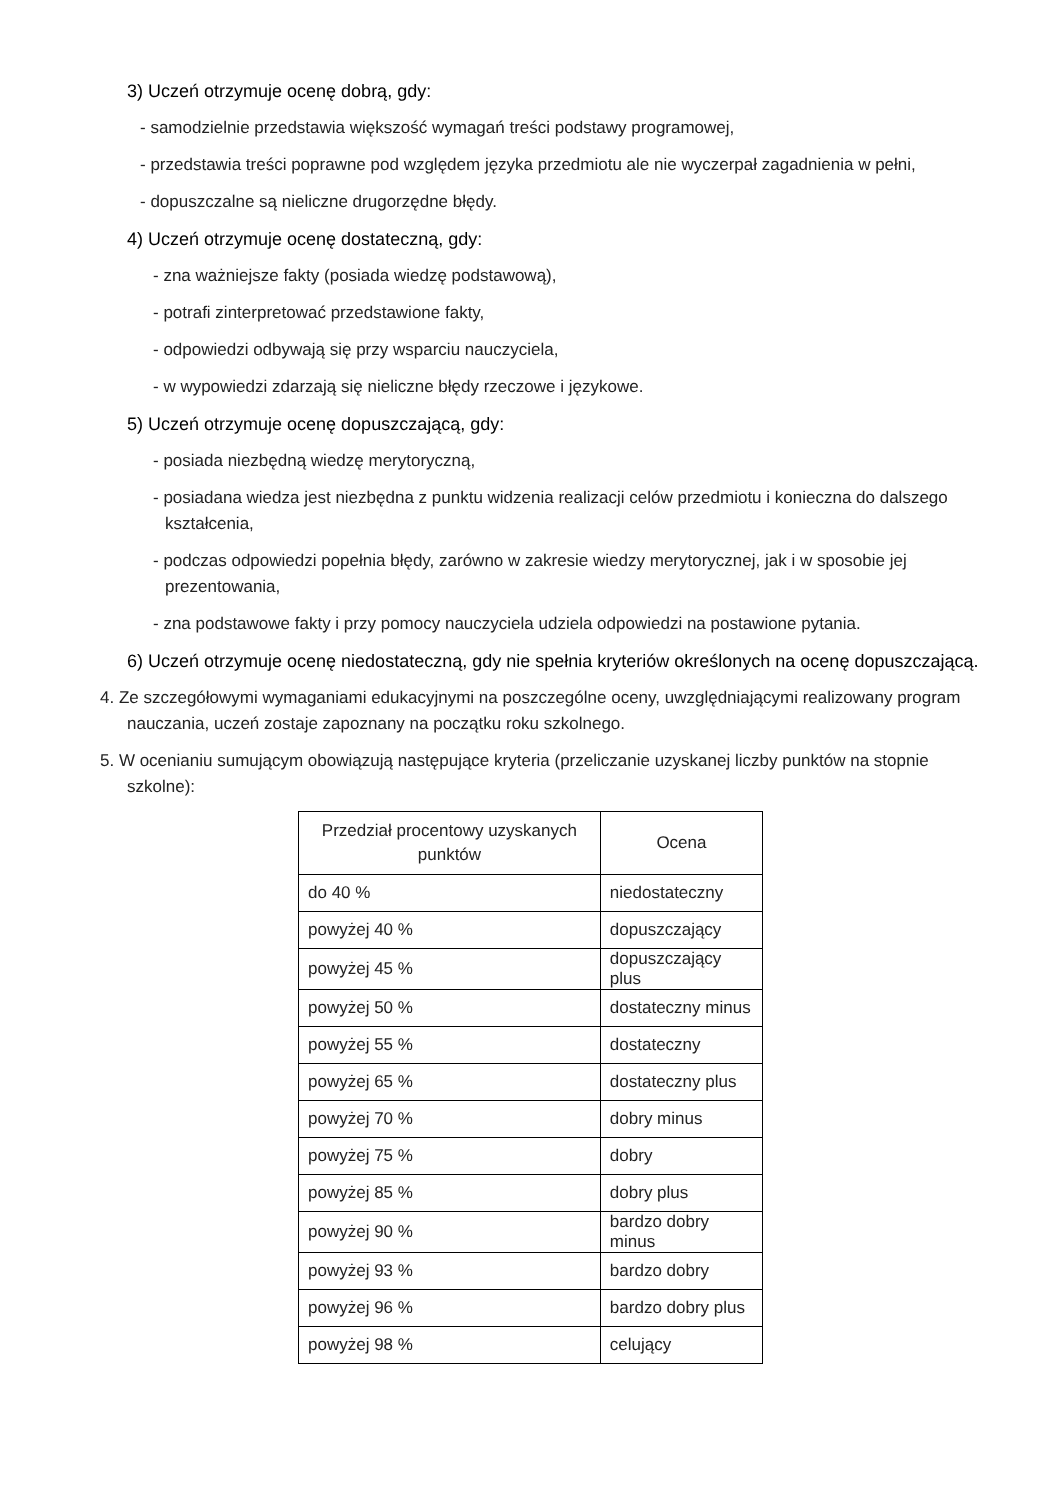3) Uczeń otrzymuje ocenę dobrą, gdy:
- samodzielnie przedstawia większość wymagań treści podstawy programowej,
- przedstawia treści poprawne pod względem języka przedmiotu ale nie wyczerpał zagadnienia w pełni,
- dopuszczalne są nieliczne drugorzędne błędy.
4) Uczeń otrzymuje ocenę dostateczną, gdy:
- zna ważniejsze fakty (posiada wiedzę podstawową),
- potrafi zinterpretować przedstawione fakty,
- odpowiedzi odbywają się przy wsparciu nauczyciela,
- w wypowiedzi zdarzają się nieliczne błędy rzeczowe i językowe.
5) Uczeń otrzymuje ocenę dopuszczającą, gdy:
- posiada niezbędną wiedzę merytoryczną,
- posiadana wiedza jest niezbędna z punktu widzenia realizacji celów przedmiotu i konieczna do dalszego kształcenia,
- podczas odpowiedzi popełnia błędy, zarówno w zakresie wiedzy merytorycznej, jak i w sposobie jej prezentowania,
- zna podstawowe fakty i przy pomocy nauczyciela udziela odpowiedzi na postawione pytania.
6) Uczeń otrzymuje ocenę niedostateczną, gdy nie spełnia kryteriów określonych na ocenę dopuszczającą.
4. Ze szczegółowymi wymaganiami edukacyjnymi na poszczególne oceny, uwzględniającymi realizowany program nauczania, uczeń zostaje zapoznany na początku roku szkolnego.
5. W ocenianiu sumującym obowiązują następujące kryteria (przeliczanie uzyskanej liczby punktów na stopnie szkolne):
| Przedział procentowy uzyskanych punktów | Ocena |
| --- | --- |
| do 40 % | niedostateczny |
| powyżej 40 % | dopuszczający |
| powyżej 45 % | dopuszczający plus |
| powyżej 50 % | dostateczny minus |
| powyżej 55 % | dostateczny |
| powyżej 65 % | dostateczny plus |
| powyżej 70 % | dobry minus |
| powyżej 75 % | dobry |
| powyżej 85 % | dobry plus |
| powyżej 90 % | bardzo dobry minus |
| powyżej 93 % | bardzo dobry |
| powyżej 96 % | bardzo dobry plus |
| powyżej 98 % | celujący |